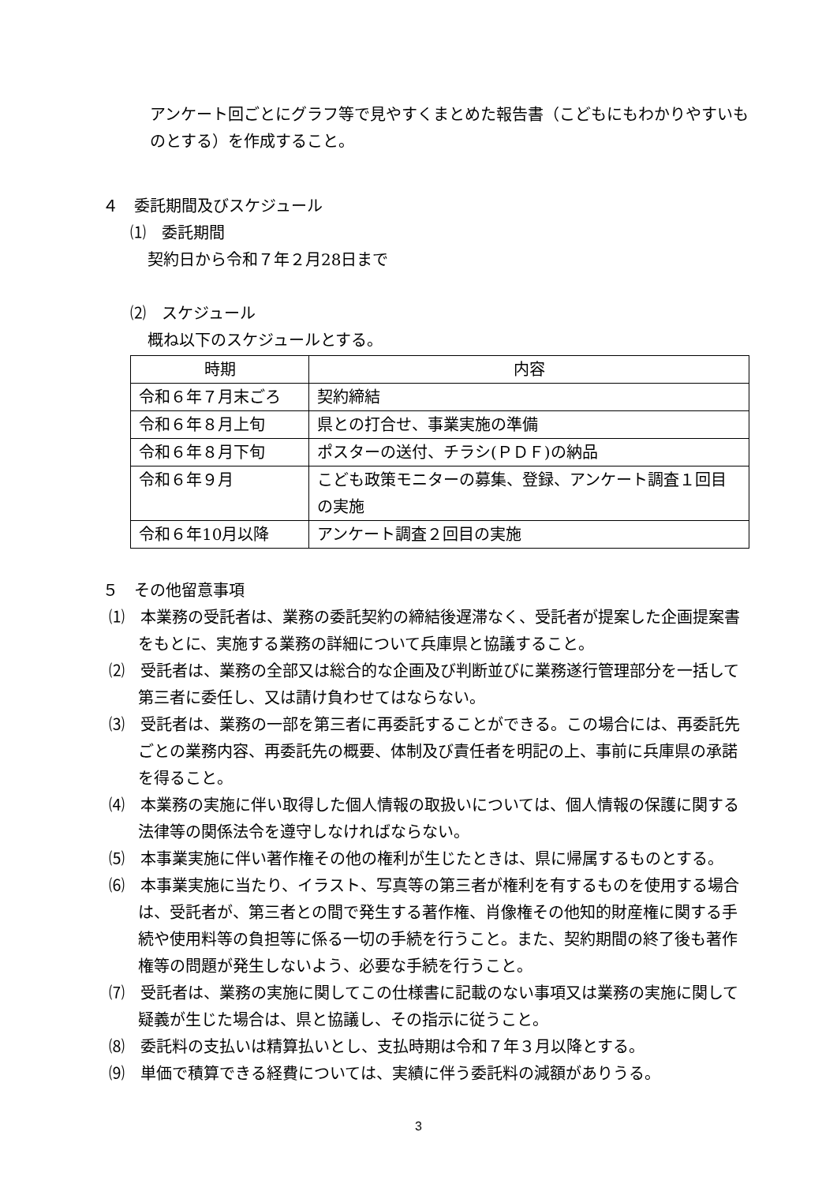アンケート回ごとにグラフ等で見やすくまとめた報告書（こどもにもわかりやすいものとする）を作成すること。
４　委託期間及びスケジュール
⑴　委託期間
契約日から令和７年２月28日まで
⑵　スケジュール
概ね以下のスケジュールとする。
| 時期 | 内容 |
| --- | --- |
| 令和６年７月末ごろ | 契約締結 |
| 令和６年８月上旬 | 県との打合せ、事業実施の準備 |
| 令和６年８月下旬 | ポスターの送付、チラシ(ＰＤＦ)の納品 |
| 令和６年９月 | こども政策モニターの募集、登録、アンケート調査１回目の実施 |
| 令和６年10月以降 | アンケート調査２回目の実施 |
５　その他留意事項
⑴　本業務の受託者は、業務の委託契約の締結後遅滞なく、受託者が提案した企画提案書をもとに、実施する業務の詳細について兵庫県と協議すること。
⑵　受託者は、業務の全部又は総合的な企画及び判断並びに業務遂行管理部分を一括して第三者に委任し、又は請け負わせてはならない。
⑶　受託者は、業務の一部を第三者に再委託することができる。この場合には、再委託先ごとの業務内容、再委託先の概要、体制及び責任者を明記の上、事前に兵庫県の承諾を得ること。
⑷　本業務の実施に伴い取得した個人情報の取扱いについては、個人情報の保護に関する法律等の関係法令を遵守しなければならない。
⑸　本事業実施に伴い著作権その他の権利が生じたときは、県に帰属するものとする。
⑹　本事業実施に当たり、イラスト、写真等の第三者が権利を有するものを使用する場合は、受託者が、第三者との間で発生する著作権、肖像権その他知的財産権に関する手続や使用料等の負担等に係る一切の手続を行うこと。また、契約期間の終了後も著作権等の問題が発生しないよう、必要な手続を行うこと。
⑺　受託者は、業務の実施に関してこの仕様書に記載のない事項又は業務の実施に関して疑義が生じた場合は、県と協議し、その指示に従うこと。
⑻　委託料の支払いは精算払いとし、支払時期は令和７年３月以降とする。
⑼　単価で積算できる経費については、実績に伴う委託料の減額がありうる。
3